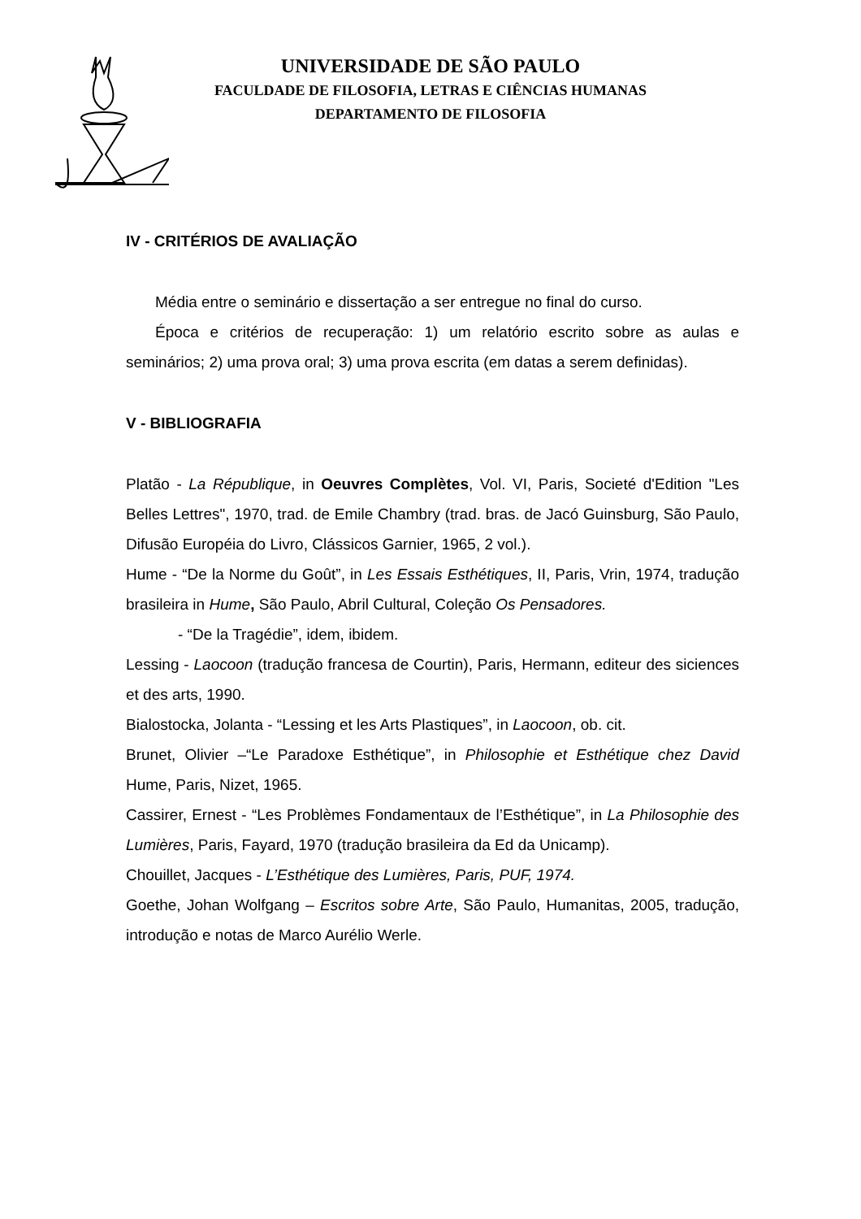UNIVERSIDADE DE SÃO PAULO
FACULDADE DE FILOSOFIA, LETRAS E CIÊNCIAS HUMANAS
DEPARTAMENTO DE FILOSOFIA
IV - CRITÉRIOS DE AVALIAÇÃO
Média entre o seminário e dissertação a ser entregue no final do curso.
Época e critérios de recuperação: 1) um relatório escrito sobre as aulas e seminários; 2) uma prova oral; 3) uma prova escrita (em datas a serem definidas).
V - BIBLIOGRAFIA
Platão - La République, in Oeuvres Complètes, Vol. VI, Paris, Societé d'Edition "Les Belles Lettres", 1970, trad. de Emile Chambry (trad. bras. de Jacó Guinsburg, São Paulo, Difusão Européia do Livro, Clássicos Garnier, 1965, 2 vol.).
Hume - “De la Norme du Goût”, in Les Essais Esthétiques, II, Paris, Vrin, 1974, tradução brasileira in Hume, São Paulo, Abril Cultural, Coleção Os Pensadores.
- “De la Tragédie”, idem, ibidem.
Lessing - Laocoon (tradução francesa de Courtin), Paris, Hermann, editeur des siciences et des arts, 1990.
Bialostocka, Jolanta - “Lessing et les Arts Plastiques”, in Laocoon, ob. cit.
Brunet, Olivier –“Le Paradoxe Esthétique”, in Philosophie et Esthétique chez David Hume, Paris, Nizet, 1965.
Cassirer, Ernest - “Les Problèmes Fondamentaux de l’Esthétique”, in La Philosophie des Lumières, Paris, Fayard, 1970 (tradução brasileira da Ed da Unicamp).
Chouillet, Jacques - L’Esthétique des Lumières, Paris, PUF, 1974.
Goethe, Johan Wolfgang – Escritos sobre Arte, São Paulo, Humanitas, 2005, tradução, introdução e notas de Marco Aurélio Werle.